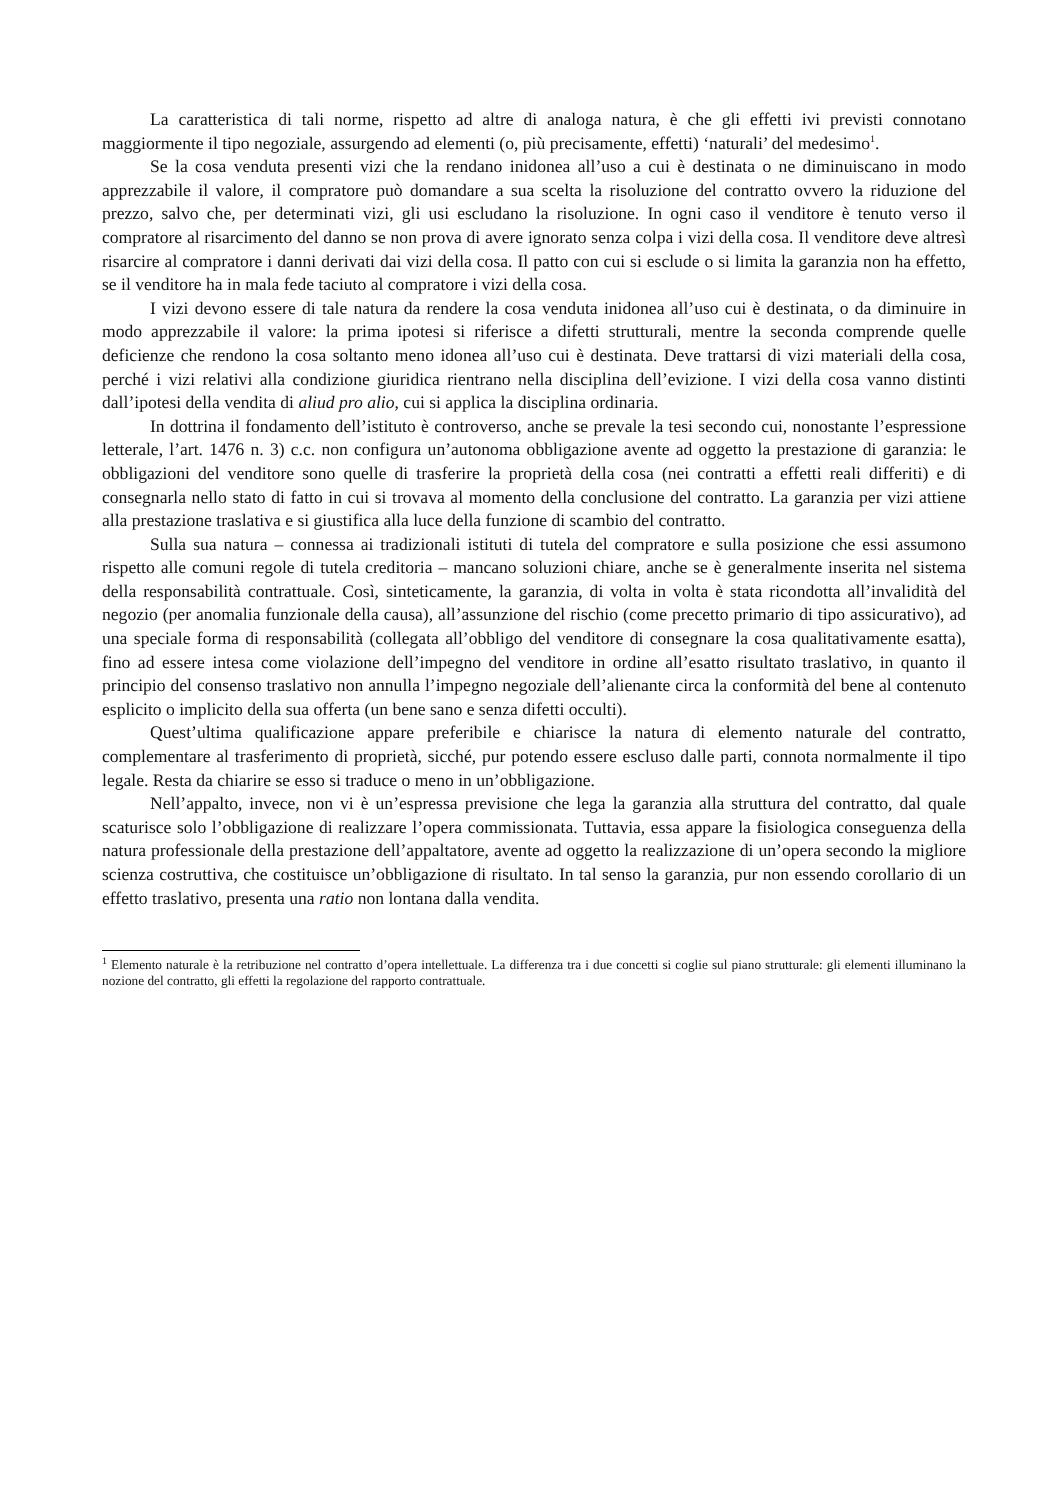La caratteristica di tali norme, rispetto ad altre di analoga natura, è che gli effetti ivi previsti connotano maggiormente il tipo negoziale, assurgendo ad elementi (o, più precisamente, effetti) ‘naturali’ del medesimo<sup>1</sup>.
Se la cosa venduta presenti vizi che la rendano inidonea all’uso a cui è destinata o ne diminuiscano in modo apprezzabile il valore, il compratore può domandare a sua scelta la risoluzione del contratto ovvero la riduzione del prezzo, salvo che, per determinati vizi, gli usi escludano la risoluzione. In ogni caso il venditore è tenuto verso il compratore al risarcimento del danno se non prova di avere ignorato senza colpa i vizi della cosa. Il venditore deve altresì risarcire al compratore i danni derivati dai vizi della cosa. Il patto con cui si esclude o si limita la garanzia non ha effetto, se il venditore ha in mala fede taciuto al compratore i vizi della cosa.
I vizi devono essere di tale natura da rendere la cosa venduta inidonea all’uso cui è destinata, o da diminuire in modo apprezzabile il valore: la prima ipotesi si riferisce a difetti strutturali, mentre la seconda comprende quelle deficienze che rendono la cosa soltanto meno idonea all’uso cui è destinata. Deve trattarsi di vizi materiali della cosa, perché i vizi relativi alla condizione giuridica rientrano nella disciplina dell’evizione. I vizi della cosa vanno distinti dall’ipotesi della vendita di aliud pro alio, cui si applica la disciplina ordinaria.
In dottrina il fondamento dell’istituto è controverso, anche se prevale la tesi secondo cui, nonostante l’espressione letterale, l’art. 1476 n. 3) c.c. non configura un’autonoma obbligazione avente ad oggetto la prestazione di garanzia: le obbligazioni del venditore sono quelle di trasferire la proprietà della cosa (nei contratti a effetti reali differiti) e di consegnarla nello stato di fatto in cui si trovava al momento della conclusione del contratto. La garanzia per vizi attiene alla prestazione traslativa e si giustifica alla luce della funzione di scambio del contratto.
Sulla sua natura – connessa ai tradizionali istituti di tutela del compratore e sulla posizione che essi assumono rispetto alle comuni regole di tutela creditoria – mancano soluzioni chiare, anche se è generalmente inserita nel sistema della responsabilità contrattuale. Così, sinteticamente, la garanzia, di volta in volta è stata ricondotta all’invalidità del negozio (per anomalia funzionale della causa), all’assunzione del rischio (come precetto primario di tipo assicurativo), ad una speciale forma di responsabilità (collegata all’obbligo del venditore di consegnare la cosa qualitativamente esatta), fino ad essere intesa come violazione dell’impegno del venditore in ordine all’esatto risultato traslativo, in quanto il principio del consenso traslativo non annulla l’impegno negoziale dell’alienante circa la conformità del bene al contenuto esplicito o implicito della sua offerta (un bene sano e senza difetti occulti).
Quest’ultima qualificazione appare preferibile e chiarisce la natura di elemento naturale del contratto, complementare al trasferimento di proprietà, sicché, pur potendo essere escluso dalle parti, connota normalmente il tipo legale. Resta da chiarire se esso si traduce o meno in un’obbligazione.
Nell’appalto, invece, non vi è un’espressa previsione che lega la garanzia alla struttura del contratto, dal quale scaturisce solo l’obbligazione di realizzare l’opera commissionata. Tuttavia, essa appare la fisiologica conseguenza della natura professionale della prestazione dell’appaltatore, avente ad oggetto la realizzazione di un’opera secondo la migliore scienza costruttiva, che costituisce un’obbligazione di risultato. In tal senso la garanzia, pur non essendo corollario di un effetto traslativo, presenta una ratio non lontana dalla vendita.
<sup>1</sup> Elemento naturale è la retribuzione nel contratto d’opera intellettuale. La differenza tra i due concetti si coglie sul piano strutturale: gli elementi illuminano la nozione del contratto, gli effetti la regolazione del rapporto contrattuale.